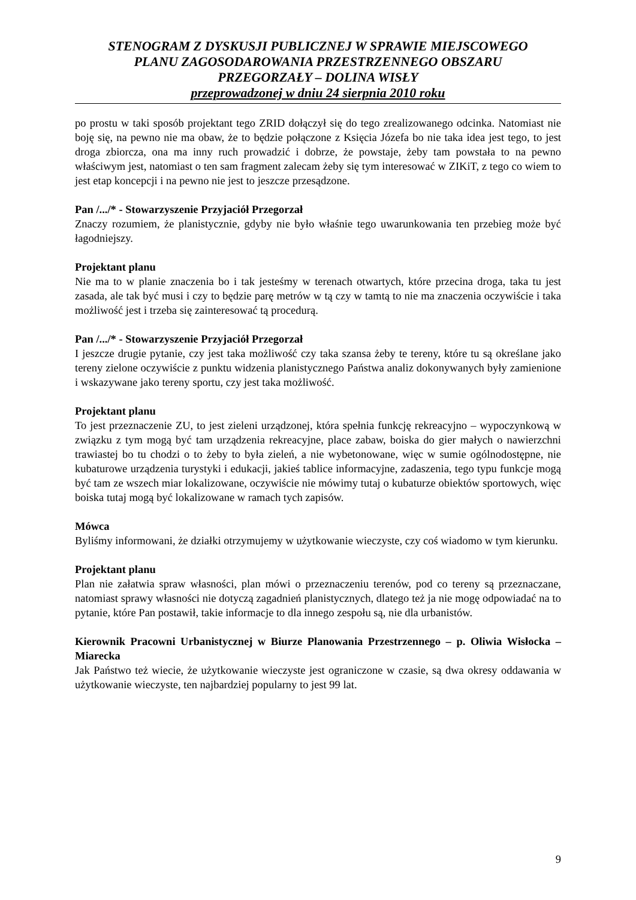STENOGRAM Z DYSKUSJI PUBLICZNEJ W SPRAWIE MIEJSCOWEGO
PLANU ZAGOSODAROWANIA PRZESTRZENNEGO OBSZARU
PRZEGORZAŁY – DOLINA WISŁY
przeprowadzonej w dniu 24 sierpnia 2010 roku
po prostu w taki sposób projektant tego ZRID dołączył się do tego zrealizowanego odcinka. Natomiast nie boję się, na pewno nie ma obaw, że to będzie połączone z Księcia Józefa bo nie taka idea jest tego, to jest droga zbiorcza, ona ma inny ruch prowadzić i dobrze, że powstaje, żeby tam powstała to na pewno właściwym jest, natomiast o ten sam fragment zalecam żeby się tym interesować w ZIKiT, z tego co wiem to jest etap koncepcji i na pewno nie jest to jeszcze przesądzone.
Pan /.../* - Stowarzyszenie Przyjaciół Przegorzał
Znaczy rozumiem, że planistycznie, gdyby nie było właśnie tego uwarunkowania ten przebieg może być łagodniejszy.
Projektant planu
Nie ma to w planie znaczenia bo i tak jesteśmy w terenach otwartych, które przecina droga, taka tu jest zasada, ale tak być musi i czy to będzie parę metrów w tą czy w tamtą to nie ma znaczenia oczywiście i taka możliwość jest i trzeba się zainteresować tą procedurą.
Pan /.../* - Stowarzyszenie Przyjaciół Przegorzał
I jeszcze drugie pytanie, czy jest taka możliwość czy taka szansa żeby te tereny, które tu są określane jako tereny zielone oczywiście z punktu widzenia planistycznego Państwa analiz dokonywanych były zamienione i wskazywane jako tereny sportu, czy jest taka możliwość.
Projektant planu
To jest przeznaczenie ZU, to jest zieleni urządzonej, która spełnia funkcję rekreacyjno – wypoczynkową w związku z tym mogą być tam urządzenia rekreacyjne, place zabaw, boiska do gier małych o nawierzchni trawiastej bo tu chodzi o to żeby to była zieleń, a nie wybetonowane, więc w sumie ogólnodostępne, nie kubaturowe urządzenia turystyki i edukacji, jakieś tablice informacyjne, zadaszenia, tego typu funkcje mogą być tam ze wszech miar lokalizowane, oczywiście nie mówimy tutaj o kubaturze obiektów sportowych, więc boiska tutaj mogą być lokalizowane w ramach tych zapisów.
Mówca
Byliśmy informowani, że działki otrzymujemy w użytkowanie wieczyste, czy coś wiadomo w tym kierunku.
Projektant planu
Plan nie załatwia spraw własności, plan mówi o przeznaczeniu terenów, pod co tereny są przeznaczane, natomiast sprawy własności nie dotyczą zagadnień planistycznych, dlatego też ja nie mogę odpowiadać na to pytanie, które Pan postawił, takie informacje to dla innego zespołu są, nie dla urbanistów.
Kierownik Pracowni Urbanistycznej w Biurze Planowania Przestrzennego – p. Oliwia Wisłocka – Miarecka
Jak Państwo też wiecie, że użytkowanie wieczyste jest ograniczone w czasie, są dwa okresy oddawania w użytkowanie wieczyste, ten najbardziej popularny to jest 99 lat.
9